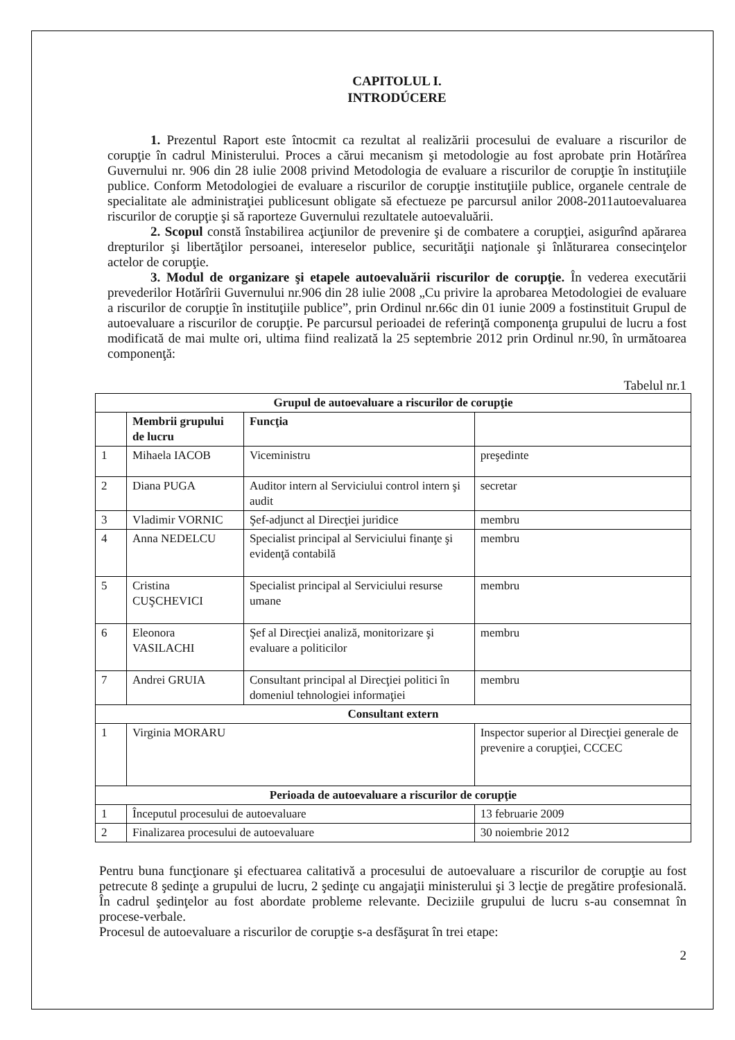CAPITOLUL I.
INTRODÚCERE
1. Prezentul Raport este întocmit ca rezultat al realizării procesului de evaluare a riscurilor de corupţie în cadrul Ministerului. Proces a cărui mecanism şi metodologie au fost aprobate prin Hotărîrea Guvernului nr. 906 din 28 iulie 2008 privind Metodologia de evaluare a riscurilor de corupţie în instituţiile publice. Conform Metodologiei de evaluare a riscurilor de corupţie instituţiile publice, organele centrale de specialitate ale administraţiei publicesunt obligate să efectueze pe parcursul anilor 2008-2011autoevaluarea riscurilor de corupţie şi să raporteze Guvernului rezultatele autoevaluării.
2. Scopul constă înstabilirea acţiunilor de prevenire şi de combatere a corupţiei, asigurînd apărarea drepturilor şi libertăţilor persoanei, intereselor publice, securităţii naţionale şi înlăturarea consecinţelor actelor de corupţie.
3. Modul de organizare şi etapele autoevaluării riscurilor de corupţie. În vederea executării prevederilor Hotărîrii Guvernului nr.906 din 28 iulie 2008 „Cu privire la aprobarea Metodologiei de evaluare a riscurilor de corupţie în instituţiile publice”, prin Ordinul nr.66c din 01 iunie 2009 a fostinstituit Grupul de autoevaluare a riscurilor de corupţie. Pe parcursul perioadei de referinţă componenţa grupului de lucru a fost modificată de mai multe ori, ultima fiind realizată la 25 septembrie 2012 prin Ordinul nr.90, în următoarea componenţă:
Tabelul nr.1
| Grupul de autoevaluare a riscurilor de corupţie | | | |
| --- | --- | --- | --- |
| | Membrii grupului de lucru | Funcţia | |
| 1 | Mihaela IACOB | Viceministru | preşedinte |
| 2 | Diana PUGA | Auditor intern al Serviciului control intern şi audit | secretar |
| 3 | Vladimir VORNIC | Şef-adjunct al Direcţiei juridice | membru |
| 4 | Anna NEDELCU | Specialist principal al Serviciului finanţe şi evidenţă contabilă | membru |
| 5 | Cristina CUŞCHEVICI | Specialist principal al Serviciului resurse umane | membru |
| 6 | Eleonora VASILACHI | Şef al Direcţiei analiză, monitorizare şi evaluare a politicilor | membru |
| 7 | Andrei GRUIA | Consultant principal al Direcţiei politici în domeniul tehnologiei informaţiei | membru |
| Consultant extern | | | |
| 1 | Virginia MORARU | | Inspector superior al Direcţiei generale de prevenire a corupţiei, CCCEC |
| Perioada de autoevaluare a riscurilor de corupţie | | | |
| 1 | Începutul procesului de autoevaluare | | 13 februarie 2009 |
| 2 | Finalizarea procesului de autoevaluare | | 30 noiembrie 2012 |
Pentru buna funcţionare şi efectuarea calitativă a procesului de autoevaluare a riscurilor de corupţie au fost petrecute 8 şedinţe a grupului de lucru, 2 şedinţe cu angajaţii ministerului şi 3 lecţie de pregătire profesională. În cadrul şedinţelor au fost abordate probleme relevante. Deciziile grupului de lucru s-au consemnat în procese-verbale.
Procesul de autoevaluare a riscurilor de corupţie s-a desfăşurat în trei etape:
2